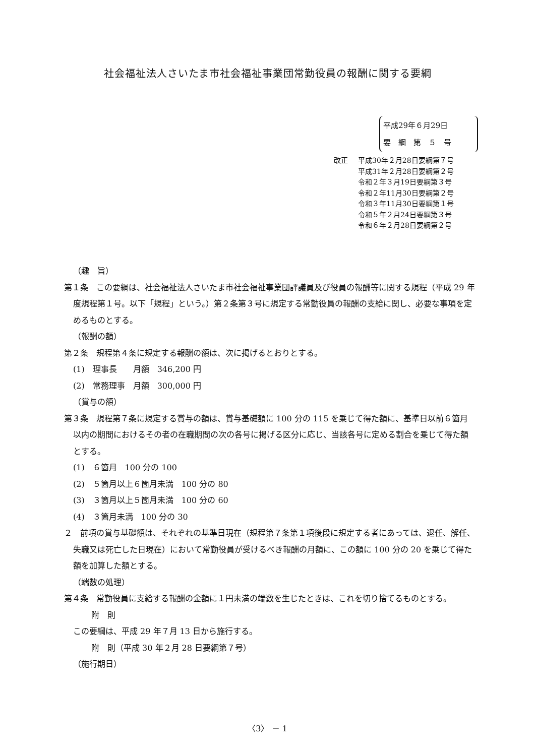社会福祉法人さいたま市社会福祉事業団常勤役員の報酬に関する要綱
平成29年６月29日
要　綱　第　５　号
改正 平成30年２月28日要綱第７号
平成31年２月28日要綱第２号
令和２年３月19日要綱第３号
令和２年11月30日要綱第２号
令和３年11月30日要綱第１号
令和５年２月24日要綱第３号
令和６年２月28日要綱第２号
（趣　旨）
第１条　この要綱は、社会福祉法人さいたま市社会福祉事業団評議員及び役員の報酬等に関する規程（平成 29 年度規程第１号。以下「規程」という。）第２条第３号に規定する常勤役員の報酬の支給に関し、必要な事項を定めるものとする。
（報酬の額）
第２条　規程第４条に規定する報酬の額は、次に掲げるとおりとする。
(1)　理事長　　月額　346,200 円
(2)　常務理事　月額　300,000 円
（賞与の額）
第３条　規程第７条に規定する賞与の額は、賞与基礎額に 100 分の 115 を乗じて得た額に、基準日以前６箇月以内の期間におけるその者の在職期間の次の各号に掲げる区分に応じ、当該各号に定める割合を乗じて得た額とする。
(1)　６箇月　100 分の 100
(2)　５箇月以上６箇月未満　100 分の 80
(3)　３箇月以上５箇月未満　100 分の 60
(4)　３箇月未満　100 分の 30
２　前項の賞与基礎額は、それぞれの基準日現在（規程第７条第１項後段に規定する者にあっては、退任、解任、失職又は死亡した日現在）において常勤役員が受けるべき報酬の月額に、この額に 100 分の 20 を乗じて得た額を加算した額とする。
（端数の処理）
第４条　常勤役員に支給する報酬の金額に１円未満の端数を生じたときは、これを切り捨てるものとする。
附　則
この要綱は、平成 29 年７月 13 日から施行する。
附　則（平成 30 年２月 28 日要綱第７号）
（施行期日）
〈3〉 － 1